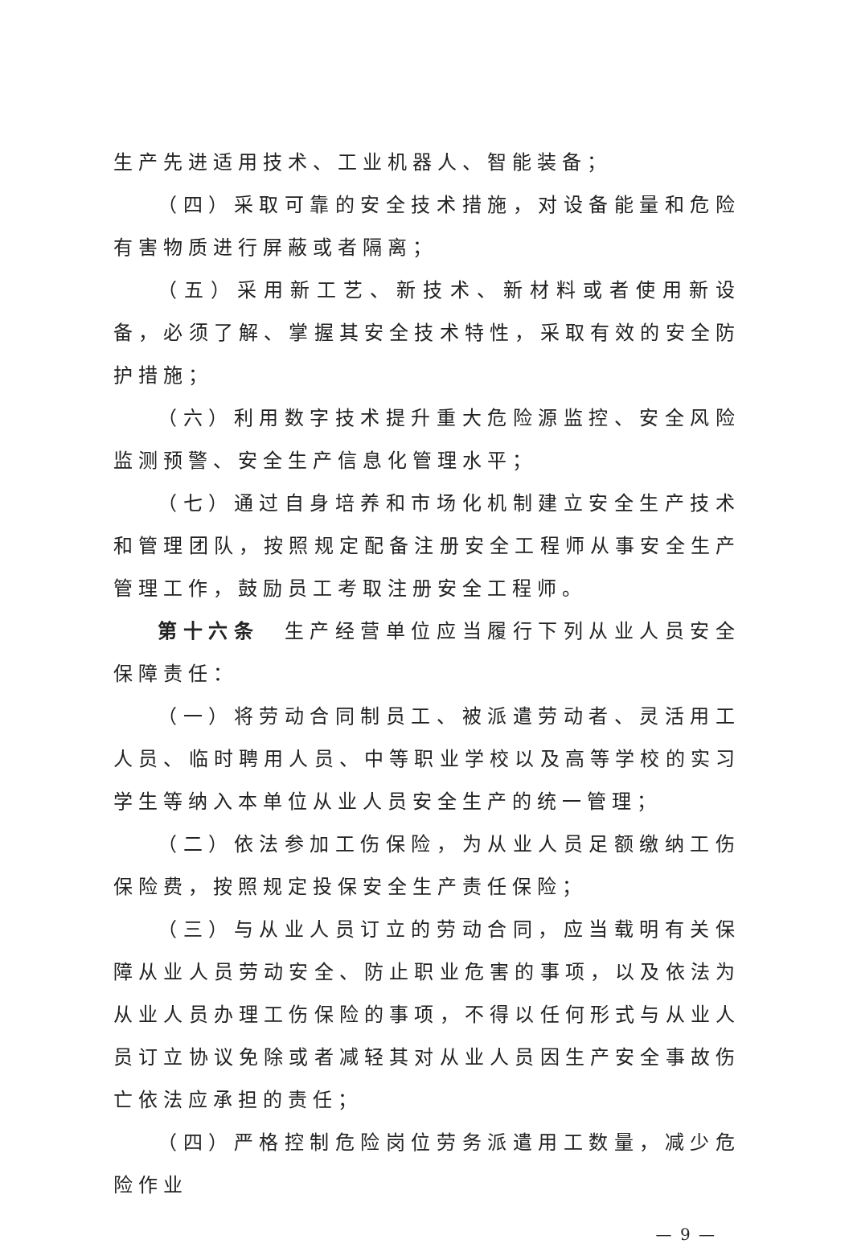生产先进适用技术、工业机器人、智能装备；
（四）采取可靠的安全技术措施，对设备能量和危险有害物质进行屏蔽或者隔离；
（五）采用新工艺、新技术、新材料或者使用新设备，必须了解、掌握其安全技术特性，采取有效的安全防护措施；
（六）利用数字技术提升重大危险源监控、安全风险监测预警、安全生产信息化管理水平；
（七）通过自身培养和市场化机制建立安全生产技术和管理团队，按照规定配备注册安全工程师从事安全生产管理工作，鼓励员工考取注册安全工程师。
第十六条　生产经营单位应当履行下列从业人员安全保障责任：
（一）将劳动合同制员工、被派遣劳动者、灵活用工人员、临时聘用人员、中等职业学校以及高等学校的实习学生等纳入本单位从业人员安全生产的统一管理；
（二）依法参加工伤保险，为从业人员足额缴纳工伤保险费，按照规定投保安全生产责任保险；
（三）与从业人员订立的劳动合同，应当载明有关保障从业人员劳动安全、防止职业危害的事项，以及依法为从业人员办理工伤保险的事项，不得以任何形式与从业人员订立协议免除或者减轻其对从业人员因生产安全事故伤亡依法应承担的责任；
（四）严格控制危险岗位劳务派遣用工数量，减少危险作业
— 9 —